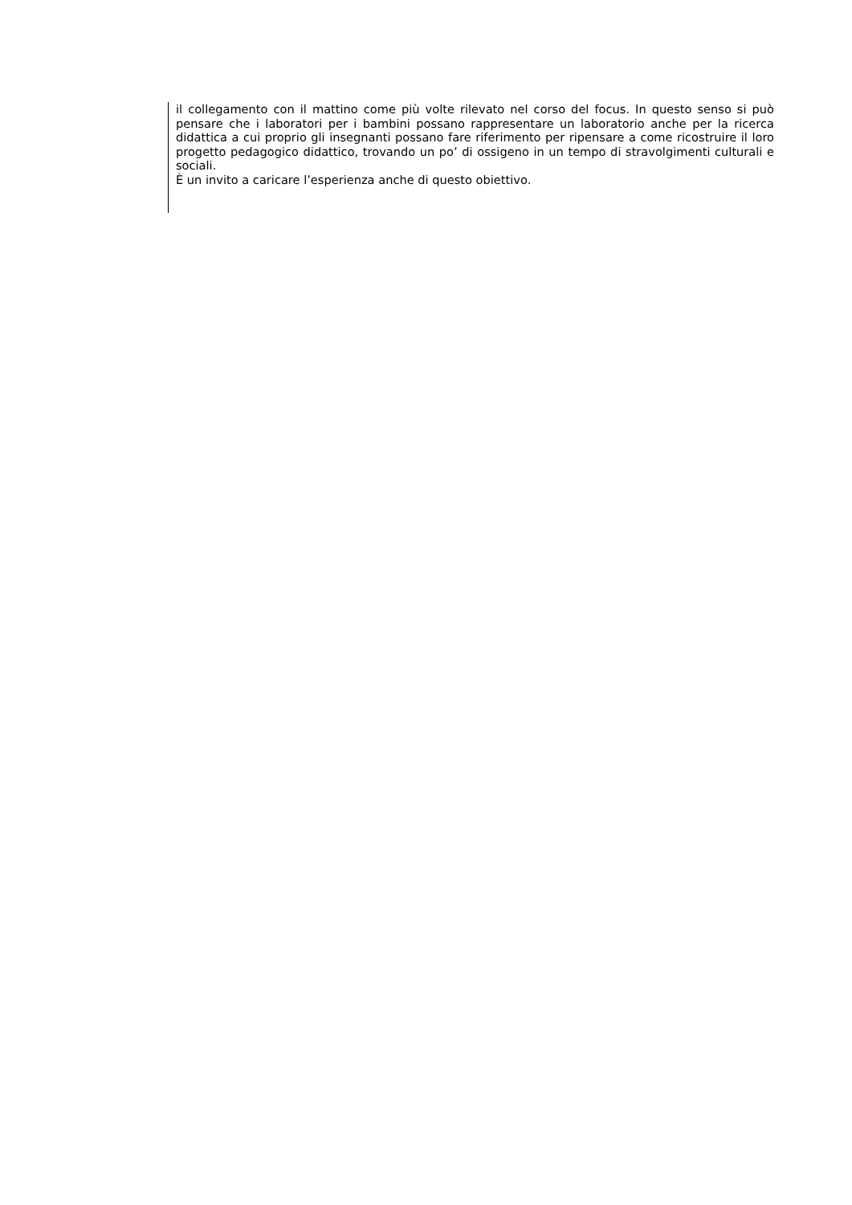il collegamento con il mattino come più volte rilevato nel corso del focus. In questo senso si può pensare che i laboratori per i bambini possano rappresentare un laboratorio anche per la ricerca didattica a cui proprio gli insegnanti possano fare riferimento per ripensare a come ricostruire il loro progetto pedagogico didattico, trovando un po’ di ossigeno in un tempo di stravolgimenti culturali e sociali.
È un invito a caricare l’esperienza anche di questo obiettivo.